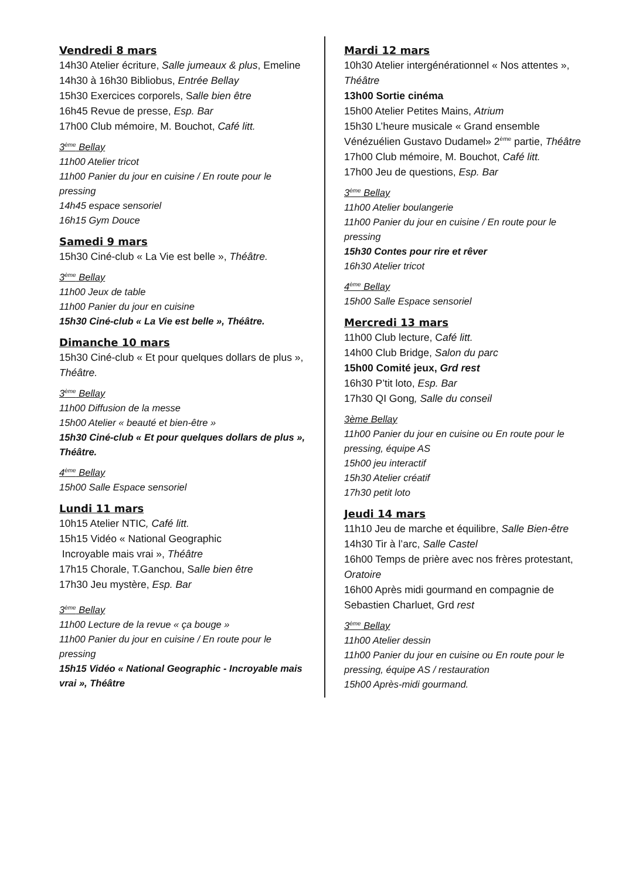Vendredi 8 mars
14h30 Atelier écriture, Salle jumeaux & plus, Emeline
14h30 à 16h30 Bibliobus, Entrée Bellay
15h30 Exercices corporels, Salle bien être
16h45 Revue de presse, Esp. Bar
17h00 Club mémoire, M. Bouchot, Café litt.
3<sup>ème</sup> Bellay
11h00 Atelier tricot
11h00 Panier du jour en cuisine / En route pour le pressing
14h45 espace sensoriel
16h15 Gym Douce
Samedi 9 mars
15h30 Ciné-club « La Vie est belle », Théâtre.
3<sup>ème</sup> Bellay
11h00 Jeux de table
11h00 Panier du jour en cuisine
15h30 Ciné-club « La Vie est belle », Théâtre.
Dimanche 10 mars
15h30 Ciné-club « Et pour quelques dollars de plus », Théâtre.
3<sup>ème</sup> Bellay
11h00 Diffusion de la messe
15h00 Atelier « beauté et bien-être »
15h30 Ciné-club « Et pour quelques dollars de plus », Théâtre.
4<sup>ème</sup> Bellay
15h00 Salle Espace sensoriel
Lundi 11 mars
10h15 Atelier NTIC, Café litt.
15h15 Vidéo « National Geographic
Incroyable mais vrai », Théâtre
17h15 Chorale, T.Ganchou, Salle bien être
17h30 Jeu mystère, Esp. Bar
3<sup>ème</sup> Bellay
11h00 Lecture de la revue « ça bouge »
11h00 Panier du jour en cuisine / En route pour le pressing
15h15 Vidéo « National Geographic - Incroyable mais vrai », Théâtre
Mardi 12 mars
10h30 Atelier intergénérationnel « Nos attentes », Théâtre
13h00 Sortie cinéma
15h00 Atelier Petites Mains, Atrium
15h30 L’heure musicale « Grand ensemble Vénézuélien Gustavo Dudamel» 2<sup>ème</sup> partie, Théâtre
17h00 Club mémoire, M. Bouchot, Café litt.
17h00 Jeu de questions, Esp. Bar
3<sup>ème</sup> Bellay
11h00 Atelier boulangerie
11h00 Panier du jour en cuisine / En route pour le pressing
15h30 Contes pour rire et rêver
16h30 Atelier tricot
4<sup>ème</sup> Bellay
15h00 Salle Espace sensoriel
Mercredi 13 mars
11h00 Club lecture, Café litt.
14h00 Club Bridge, Salon du parc
15h00 Comité jeux, Grd rest
16h30 P’tit loto, Esp. Bar
17h30 QI Gong, Salle du conseil
3ème Bellay
11h00 Panier du jour en cuisine ou En route pour le pressing, équipe AS
15h00 jeu interactif
15h30 Atelier créatif
17h30 petit loto
Jeudi 14 mars
11h10 Jeu de marche et équilibre, Salle Bien-être
14h30 Tir à l’arc, Salle Castel
16h00 Temps de prière avec nos frères protestant, Oratoire
16h00 Après midi gourmand en compagnie de Sebastien Charluet, Grd rest
3<sup>ème</sup> Bellay
11h00 Atelier dessin
11h00 Panier du jour en cuisine ou En route pour le pressing, équipe AS / restauration
15h00 Après-midi gourmand.